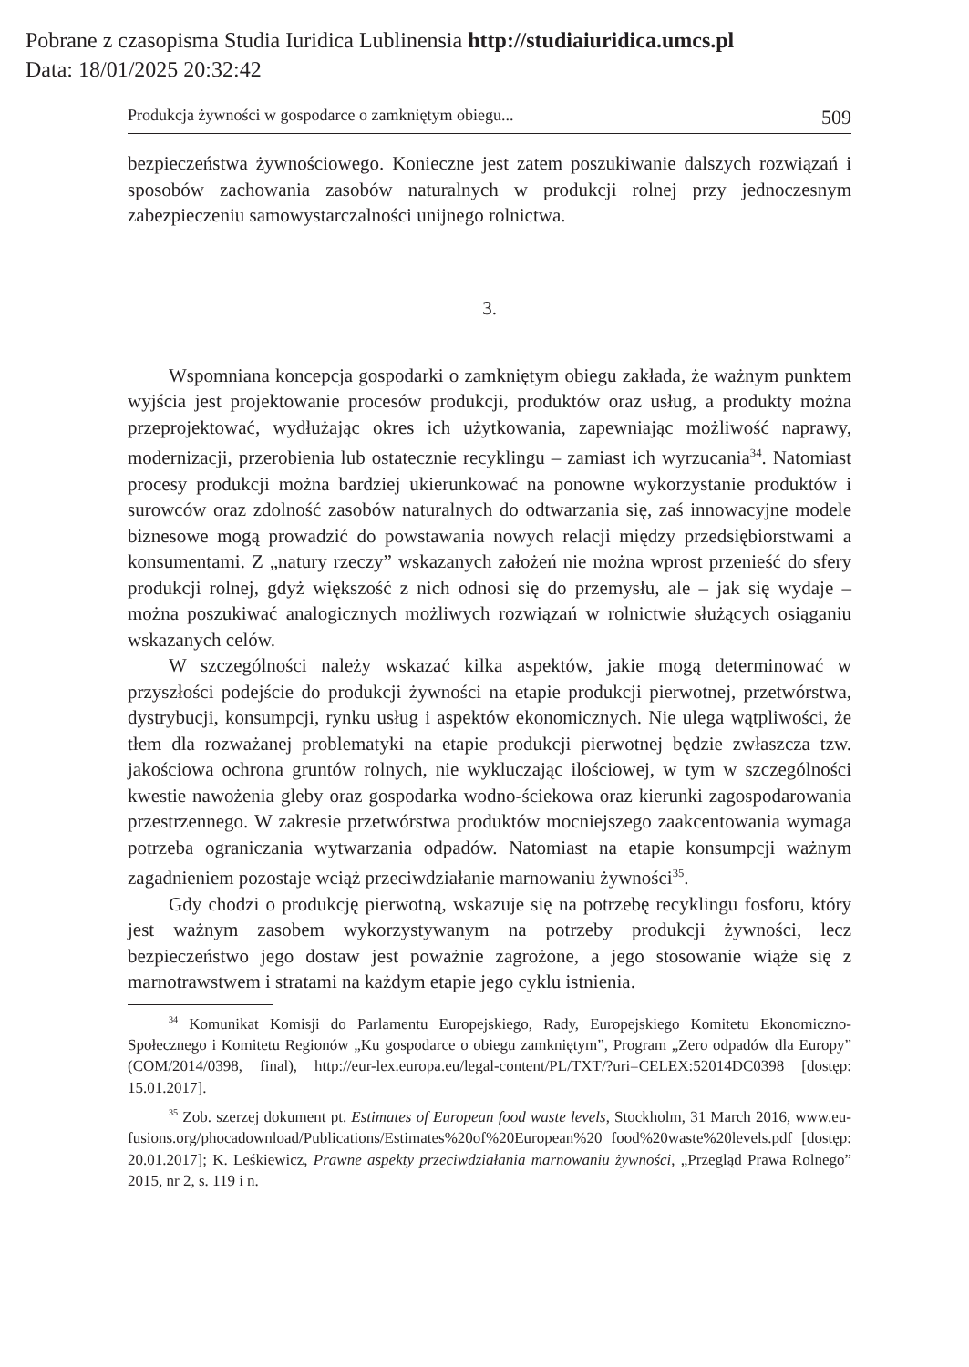Pobrane z czasopisma Studia Iuridica Lublinensia http://studiaiuridica.umcs.pl
Data: 18/01/2025 20:32:42
Produkcja żywności w gospodarce o zamkniętym obiegu... 509
bezpieczeństwa żywnościowego. Konieczne jest zatem poszukiwanie dalszych rozwiązań i sposobów zachowania zasobów naturalnych w produkcji rolnej przy jednoczesnym zabezpieczeniu samowystarczalności unijnego rolnictwa.
3.
Wspomniana koncepcja gospodarki o zamkniętym obiegu zakłada, że ważnym punktem wyjścia jest projektowanie procesów produkcji, produktów oraz usług, a produkty można przeprojektować, wydłużając okres ich użytkowania, zapewniając możliwość naprawy, modernizacji, przerobienia lub ostatecznie recyklingu – zamiast ich wyrzucania<sup>34</sup>. Natomiast procesy produkcji można bardziej ukierunkować na ponowne wykorzystanie produktów i surowców oraz zdolność zasobów naturalnych do odtwarzania się, zaś innowacyjne modele biznesowe mogą prowadzić do powstawania nowych relacji między przedsiębiorstwami a konsumentami. Z „natury rzeczy” wskazanych założeń nie można wprost przenieść do sfery produkcji rolnej, gdyż większość z nich odnosi się do przemysłu, ale – jak się wydaje – można poszukiwać analogicznych możliwych rozwiązań w rolnictwie służących osiąganiu wskazanych celów.
W szczególności należy wskazać kilka aspektów, jakie mogą determinować w przyszłości podejście do produkcji żywności na etapie produkcji pierwotnej, przetwórstwa, dystrybucji, konsumpcji, rynku usług i aspektów ekonomicznych. Nie ulega wątpliwości, że tłem dla rozważanej problematyki na etapie produkcji pierwotnej będzie zwłaszcza tzw. jakościowa ochrona gruntów rolnych, nie wykluczając ilościowej, w tym w szczególności kwestie nawożenia gleby oraz gospodarka wodno-ściekowa oraz kierunki zagospodarowania przestrzennego. W zakresie przetwórstwa produktów mocniejszego zaakcentowania wymaga potrzeba ograniczania wytwarzania odpadów. Natomiast na etapie konsumpcji ważnym zagadnieniem pozostaje wciąż przeciwdziałanie marnowaniu żywności<sup>35</sup>.
Gdy chodzi o produkcję pierwotną, wskazuje się na potrzebę recyklingu fosforu, który jest ważnym zasobem wykorzystywanym na potrzeby produkcji żywności, lecz bezpieczeństwo jego dostaw jest poważnie zagrożone, a jego stosowanie wiąże się z marnotrawstwem i stratami na każdym etapie jego cyklu istnienia.
<sup>34</sup> Komunikat Komisji do Parlamentu Europejskiego, Rady, Europejskiego Komitetu Ekonomiczno-Społecznego i Komitetu Regionów „Ku gospodarce o obiegu zamkniętym”, Program „Zero odpadów dla Europy” (COM/2014/0398, final), http://eur-lex.europa.eu/legal-content/PL/TXT/?uri=CELEX:52014DC0398 [dostęp: 15.01.2017].
<sup>35</sup> Zob. szerzej dokument pt. Estimates of European food waste levels, Stockholm, 31 March 2016, www.eu-fusions.org/phocadownload/Publications/Estimates%20of%20European%20 food%20waste%20levels.pdf [dostęp: 20.01.2017]; K. Leśkiewicz, Prawne aspekty przeciwdziałania marnowaniu żywności, „Przegląd Prawa Rolnego” 2015, nr 2, s. 119 i n.